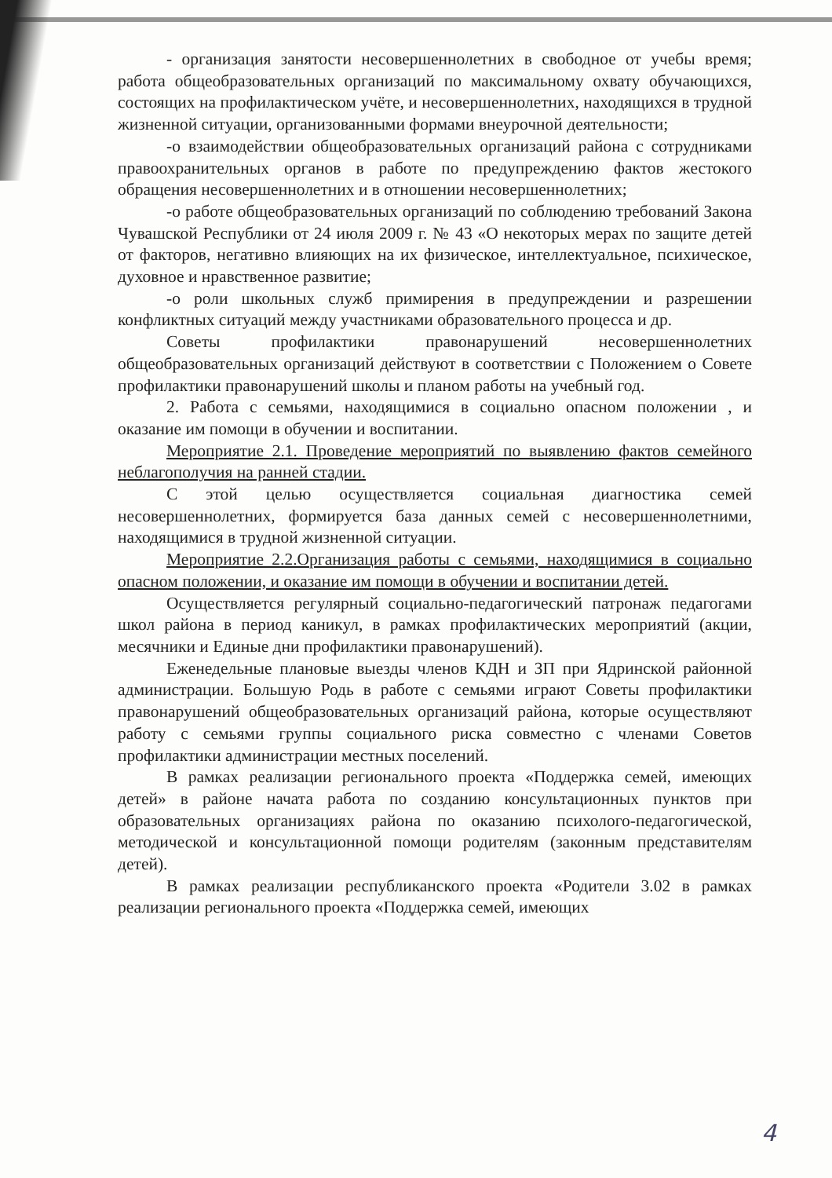- организация занятости несовершеннолетних в свободное от учебы время; работа общеобразовательных организаций по максимальному охвату обучающихся, состоящих на профилактическом учёте, и несовершеннолетних, находящихся в трудной жизненной ситуации, организованными формами внеурочной деятельности;
-о взаимодействии общеобразовательных организаций района с сотрудниками правоохранительных органов в работе по предупреждению фактов жестокого обращения несовершеннолетних и в отношении несовершеннолетних;
-о работе общеобразовательных организаций по соблюдению требований Закона Чувашской Республики от 24 июля 2009 г. № 43 «О некоторых мерах по защите детей от факторов, негативно влияющих на их физическое, интеллектуальное, психическое, духовное и нравственное развитие;
-о роли школьных служб примирения в предупреждении и разрешении конфликтных ситуаций между участниками образовательного процесса и др.
Советы профилактики правонарушений несовершеннолетних общеобразовательных организаций действуют в соответствии с Положением о Совете профилактики правонарушений школы и планом работы на учебный год.
2. Работа с семьями, находящимися в социально опасном положении , и оказание им помощи в обучении и воспитании.
Мероприятие 2.1. Проведение мероприятий по выявлению фактов семейного неблагополучия на ранней стадии.
С этой целью осуществляется социальная диагностика семей несовершеннолетних, формируется база данных семей с несовершеннолетними, находящимися в трудной жизненной ситуации.
Мероприятие 2.2.Организация работы с семьями, находящимися в социально опасном положении, и оказание им помощи в обучении и воспитании детей.
Осуществляется регулярный социально-педагогический патронаж педагогами школ района в период каникул, в рамках профилактических мероприятий (акции, месячники и Единые дни профилактики правонарушений).
Еженедельные плановые выезды членов КДН и ЗП при Ядринской районной администрации. Большую Родь в работе с семьями играют Советы профилактики правонарушений общеобразовательных организаций района, которые осуществляют работу с семьями группы социального риска совместно с членами Советов профилактики администрации местных поселений.
В рамках реализации регионального проекта «Поддержка семей, имеющих детей» в районе начата работа по созданию консультационных пунктов при образовательных организациях района по оказанию психолого-педагогической, методической и консультационной помощи родителям (законным представителям детей).
В рамках реализации республиканского проекта «Родители 3.02 в рамках реализации регионального проекта «Поддержка семей, имеющих
4